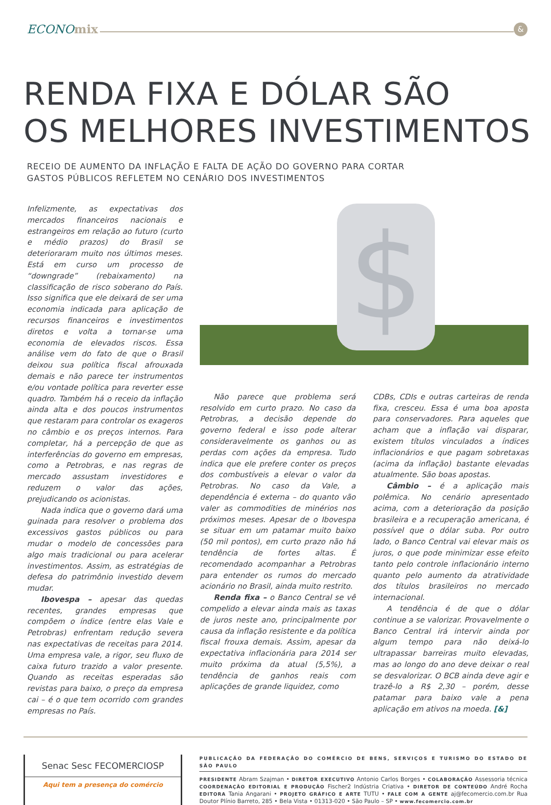ECONOmix
&
RENDA FIXA E DÓLAR SÃO
OS MELHORES INVESTIMENTOS
RECEIO DE AUMENTO DA INFLAÇÃO E FALTA DE AÇÃO DO GOVERNO PARA CORTAR
GASTOS PÚBLICOS REFLETEM NO CENÁRIO DOS INVESTIMENTOS
Infelizmente, as expectativas dos mercados financeiros nacionais e estrangeiros em relação ao futuro (curto e médio prazos) do Brasil se deterioraram muito nos últimos meses. Está em curso um processo de “downgrade” (rebaixamento) na classificação de risco soberano do País. Isso significa que ele deixará de ser uma economia indicada para aplicação de recursos financeiros e investimentos diretos e volta a tornar-se uma economia de elevados riscos. Essa análise vem do fato de que o Brasil deixou sua política fiscal afrouxada demais e não parece ter instrumentos e/ou vontade política para reverter esse quadro. Também há o receio da inflação ainda alta e dos poucos instrumentos que restaram para controlar os exageros no câmbio e os preços internos. Para completar, há a percepção de que as interferências do governo em empresas, como a Petrobras, e nas regras de mercado assustam investidores e reduzem o valor das ações, prejudicando os acionistas.
Nada indica que o governo dará uma guinada para resolver o problema dos excessivos gastos públicos ou para mudar o modelo de concessões para algo mais tradicional ou para acelerar investimentos. Assim, as estratégias de defesa do patrimônio investido devem mudar.
Ibovespa – apesar das quedas recentes, grandes empresas que compõem o índice (entre elas Vale e Petrobras) enfrentam redução severa nas expectativas de receitas para 2014. Uma empresa vale, a rigor, seu fluxo de caixa futuro trazido a valor presente. Quando as receitas esperadas são revistas para baixo, o preço da empresa cai – é o que tem ocorrido com grandes empresas no País.
$
Não parece que problema será resolvido em curto prazo. No caso da Petrobras, a decisão depende do governo federal e isso pode alterar consideravelmente os ganhos ou as perdas com ações da empresa. Tudo indica que ele prefere conter os preços dos combustíveis a elevar o valor da Petrobras. No caso da Vale, a dependência é externa – do quanto vão valer as commodities de minérios nos próximos meses. Apesar de o Ibovespa se situar em um patamar muito baixo (50 mil pontos), em curto prazo não há tendência de fortes altas. É recomendado acompanhar a Petrobras para entender os rumos do mercado acionário no Brasil, ainda muito restrito.
Renda fixa – o Banco Central se vê compelido a elevar ainda mais as taxas de juros neste ano, principalmente por causa da inflação resistente e da política fiscal frouxa demais. Assim, apesar da expectativa inflacionária para 2014 ser muito próxima da atual (5,5%), a tendência de ganhos reais com aplicações de grande liquidez, como
CDBs, CDIs e outras carteiras de renda fixa, cresceu. Essa é uma boa aposta para conservadores. Para aqueles que acham que a inflação vai disparar, existem títulos vinculados a índices inflacionários e que pagam sobretaxas (acima da inflação) bastante elevadas atualmente. São boas apostas.
Câmbio – é a aplicação mais polêmica. No cenário apresentado acima, com a deterioração da posição brasileira e a recuperação americana, é possível que o dólar suba. Por outro lado, o Banco Central vai elevar mais os juros, o que pode minimizar esse efeito tanto pelo controle inflacionário interno quanto pelo aumento da atratividade dos títulos brasileiros no mercado internacional.
A tendência é de que o dólar continue a se valorizar. Provavelmente o Banco Central irá intervir ainda por algum tempo para não deixá-lo ultrapassar barreiras muito elevadas, mas ao longo do ano deve deixar o real se desvalorizar. O BCB ainda deve agir e trazê-lo a R$ 2,30 – porém, desse patamar para baixo vale a pena aplicação em ativos na moeda. [&]
Senac Sesc FECOMERCIOSP
Aqui tem a presença do comércio
PUBLICAÇÃO DA FEDERAÇÃO DO COMÉRCIO DE BENS, SERVIÇOS E TURISMO DO ESTADO DE SÃO PAULO
PRESIDENTE Abram Szajman • DIRETOR EXECUTIVO Antonio Carlos Borges • COLABORAÇÃO Assessoria técnica COORDENAÇÃO EDITORIAL E PRODUÇÃO Fischer2 Indústria Criativa • DIRETOR DE CONTEÚDO André Rocha EDITORA Tania Angarani • PROJETO GRÁFICO E ARTE TUTU • FALE COM A GENTE aj@fecomercio.com.br Rua Doutor Plínio Barreto, 285 • Bela Vista • 01313-020 • São Paulo – SP • www.fecomercio.com.br